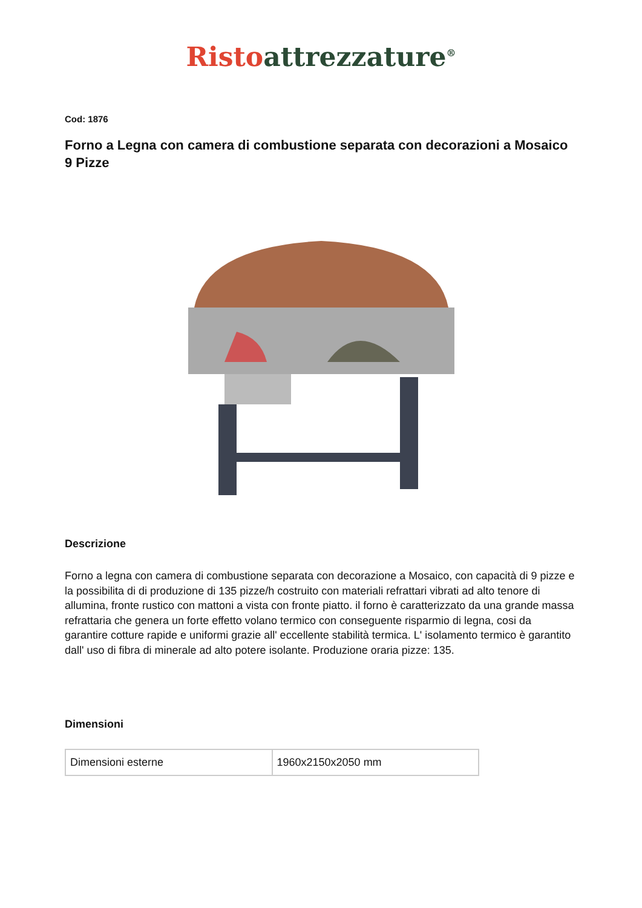Risto attrezzature<sup>®</sup>
Cod: 1876
Forno a Legna con camera di combustione separata con decorazioni a Mosaico 9 Pizze
Descrizione
Forno a legna con camera di combustione separata con decorazione a Mosaico, con capacità di 9 pizze e la possibilita di di produzione di 135 pizze/h costruito con materiali refrattari vibrati ad alto tenore di allumina, fronte rustico con mattoni a vista con fronte piatto. il forno è caratterizzato da una grande massa refrattaria che genera un forte effetto volano termico con conseguente risparmio di legna, cosi da garantire cotture rapide e uniformi grazie all' eccellente stabilità termica. L' isolamento termico è garantito dall' uso di fibra di minerale ad alto potere isolante. Produzione oraria pizze: 135.
Dimensioni
| Dimensioni esterne | 1960x2150x2050 mm |